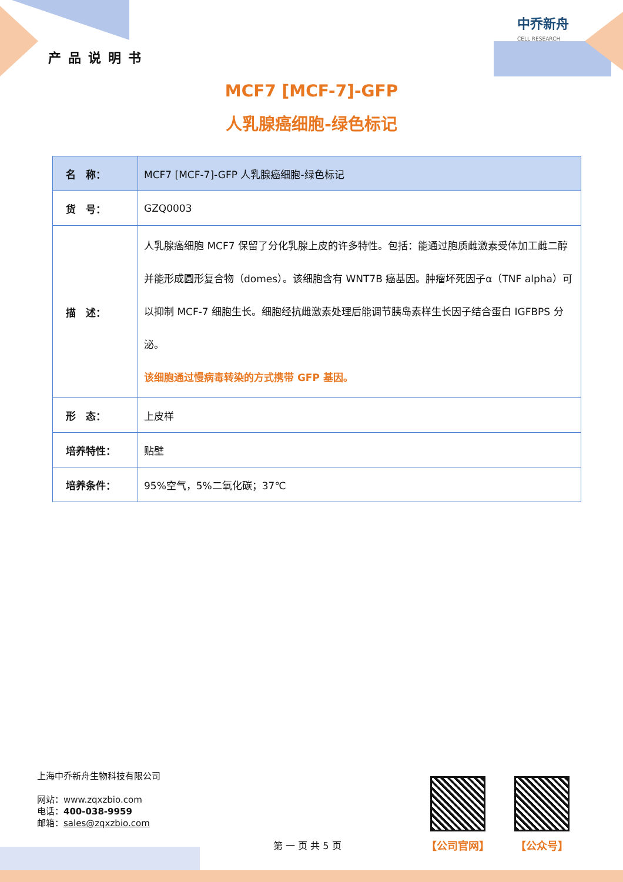产品说明书
中乔新舟
CELL RESEARCH
MCF7 [MCF-7]-GFP
人乳腺癌细胞-绿色标记
| 名 称： | MCF7 [MCF-7]-GFP 人乳腺癌细胞-绿色标记 |
| 货 号： | GZQ0003 |
| 描 述： | 人乳腺癌细胞 MCF7 保留了分化乳腺上皮的许多特性。包括：能通过胞质雌激素受体加工雌二醇并能形成圆形复合物（domes）。该细胞含有 WNT7B 癌基因。肿瘤坏死因子α（TNF alpha）可以抑制 MCF-7 细胞生长。细胞经抗雌激素处理后能调节胰岛素样生长因子结合蛋白 IGFBPS 分泌。 该细胞通过慢病毒转染的方式携带 GFP 基因。 |
| 形 态： | 上皮样 |
| 培养特性： | 贴壁 |
| 培养条件： | 95%空气，5%二氧化碳；37℃ |
上海中乔新舟生物科技有限公司
网站：www.zqxzbio.com
电话：400-038-9959
邮箱：sales@zqxzbio.com
【公司官网】 【公众号】
第 一 页 共 5 页